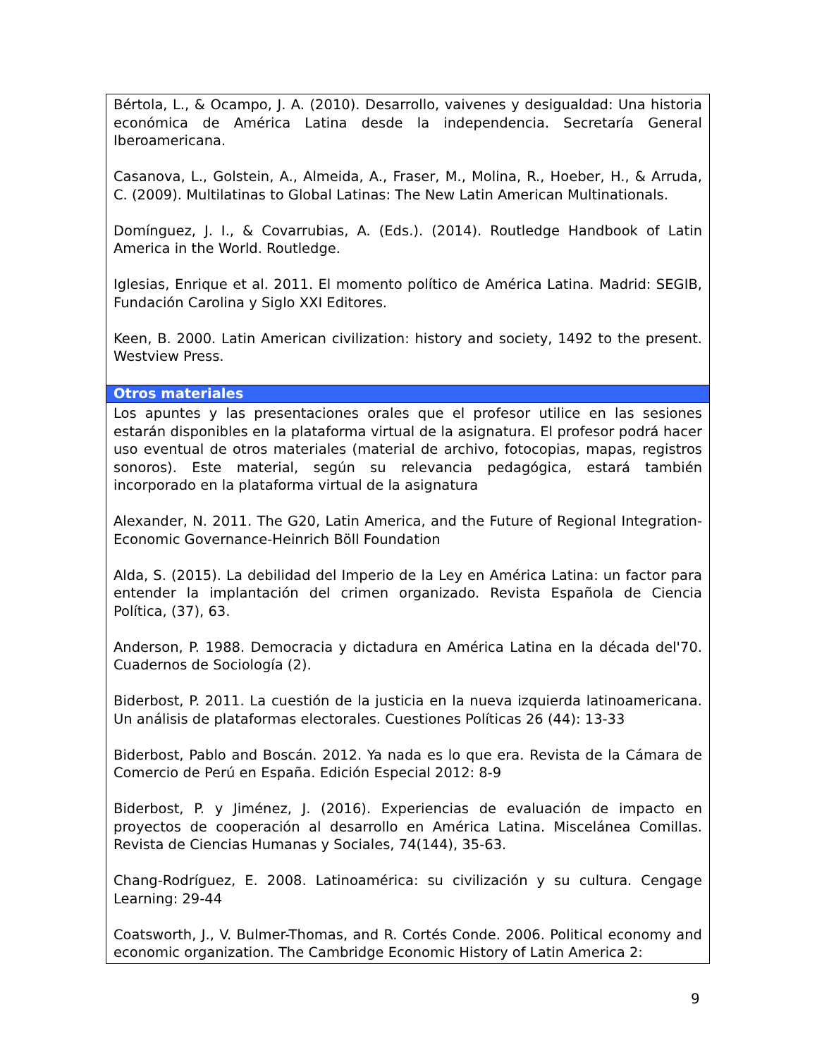| Bértola, L., & Ocampo, J. A. (2010). Desarrollo, vaivenes y desigualdad: Una historia económica de América Latina desde la independencia. Secretaría General Iberoamericana. Casanova, L., Golstein, A., Almeida, A., Fraser, M., Molina, R., Hoeber, H., & Arruda, C. (2009). Multilatinas to Global Latinas: The New Latin American Multinationals. Domínguez, J. I., & Covarrubias, A. (Eds.). (2014). Routledge Handbook of Latin America in the World. Routledge. Iglesias, Enrique et al. 2011. El momento político de América Latina. Madrid: SEGIB, Fundación Carolina y Siglo XXI Editores. Keen, B. 2000. Latin American civilization: history and society, 1492 to the present. Westview Press. |
| Otros materiales |
| Los apuntes y las presentaciones orales que el profesor utilice en las sesiones estarán disponibles en la plataforma virtual de la asignatura. El profesor podrá hacer uso eventual de otros materiales (material de archivo, fotocopias, mapas, registros sonoros). Este material, según su relevancia pedagógica, estará también incorporado en la plataforma virtual de la asignatura Alexander, N. 2011. The G20, Latin America, and the Future of Regional Integration-Economic Governance-Heinrich Böll Foundation Alda, S. (2015). La debilidad del Imperio de la Ley en América Latina: un factor para entender la implantación del crimen organizado. Revista Española de Ciencia Política, (37), 63. Anderson, P. 1988. Democracia y dictadura en América Latina en la década del'70. Cuadernos de Sociología (2). Biderbost, P. 2011. La cuestión de la justicia en la nueva izquierda latinoamericana. Un análisis de plataformas electorales. Cuestiones Políticas 26 (44): 13-33 Biderbost, Pablo and Boscán. 2012. Ya nada es lo que era. Revista de la Cámara de Comercio de Perú en España. Edición Especial 2012: 8-9 Biderbost, P. y Jiménez, J. (2016). Experiencias de evaluación de impacto en proyectos de cooperación al desarrollo en América Latina. Miscelánea Comillas. Revista de Ciencias Humanas y Sociales, 74(144), 35-63. Chang-Rodríguez, E. 2008. Latinoamérica: su civilización y su cultura. Cengage Learning: 29-44 Coatsworth, J., V. Bulmer-Thomas, and R. Cortés Conde. 2006. Political economy and economic organization. The Cambridge Economic History of Latin America 2: |
9